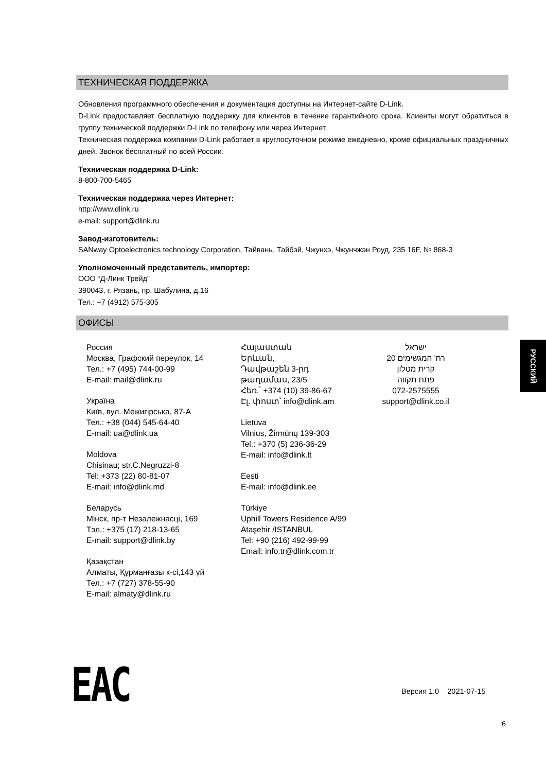ТЕХНИЧЕСКАЯ ПОДДЕРЖКА
Обновления программного обеспечения и документация доступны на Интернет-сайте D-Link.
D-Link предоставляет бесплатную поддержку для клиентов в течение гарантийного срока. Клиенты могут обратиться в группу технической поддержки D-Link по телефону или через Интернет.
Техническая поддержка компании D-Link работает в круглосуточном режиме ежедневно, кроме официальных праздничных дней. Звонок бесплатный по всей России.
Техническая поддержка D-Link:
8-800-700-5465
Техническая поддержка через Интернет:
http://www.dlink.ru
e-mail: support@dlink.ru
Завод-изготовитель:
SANway Optoelectronics technology Corporation, Тайвань, Тайбэй, Чжунхэ, Чжунчжэн Роуд, 235 16F, № 868-3
Уполномоченный представитель, импортер:
ООО “Д-Линк Трейд”
390043, г. Рязань, пр. Шабулина, д.16
Тел.: +7 (4912) 575-305
ОФИСЫ
Россия
Москва, Графский переулок, 14
Тел.: +7 (495) 744-00-99
E-mail: mail@dlink.ru
Україна
Київ, вул. Межигірська, 87-А
Тел.: +38 (044) 545-64-40
E-mail: ua@dlink.ua
Moldova
Chisinau; str.C.Negruzzi-8
Tel: +373 (22) 80-81-07
E-mail: info@dlink.md
Беларусь
Мінск, пр-т Незалежнасці, 169
Тэл.: +375 (17) 218-13-65
E-mail: support@dlink.by
Қазақстан
Алматы, Құрманғазы к-сі,143 үй
Тел.: +7 (727) 378-55-90
E-mail: almaty@dlink.ru
Հայաստան
Երևան,
Դավթաշեն 3-րդ
թաղամաս, 23/5
Հեռ.՝ +374 (10) 39-86-67
Էլ. փոստ՝ info@dlink.am
Lietuva
Vilnius, Žirmūnų 139-303
Tel.: +370 (5) 236-36-29
E-mail: info@dlink.lt
Eesti
E-mail: info@dlink.ee
Türkiye
Uphill Towers Residence A/99
Ataşehir /ISTANBUL
Tel: +90 (216) 492-99-99
Email: info.tr@dlink.com.tr
ישראל
רח' המגשימים 20
קרית מטלון
פתח תקווה
072-2575555
support@dlink.co.il
РУССКИЙ
ЕАС Версия 1.0 2021-07-15
6